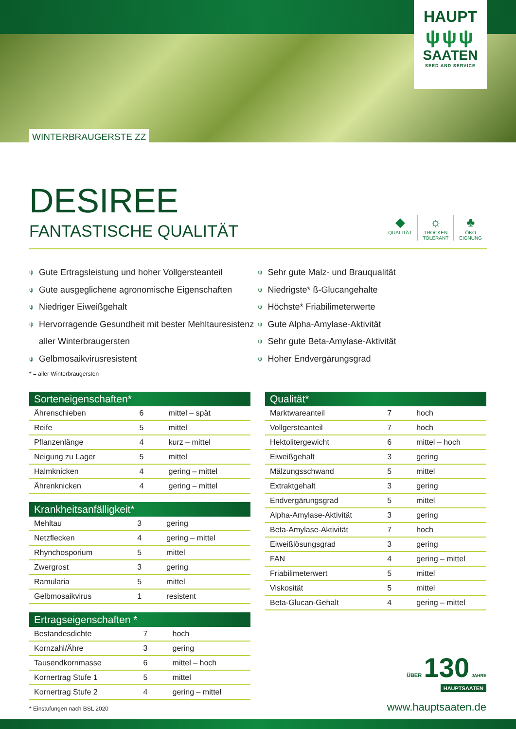HAUPT
ψψψ
SAATEN
SEED AND SERVICE
WINTERBRAUGERSTE ZZ
DESIREE
FANTASTISCHE QUALITÄT
◆
QUALITÄT
☼
TROCKEN
TOLERANT
♣
ÖKO
EIGNUNG
ψ Gute Ertragsleistung und hoher Vollgersteanteil
ψ Gute ausgeglichene agronomische Eigenschaften
ψ Niedriger Eiweißgehalt
ψ Hervorragende Gesundheit mit bester Mehltauresistenz aller Winterbraugersten
ψ Gelbmosaikvirusresistent
ψ Sehr gute Malz- und Brauqualität
ψ Niedrigste* ß-Glucangehalte
ψ Höchste* Friabilimeterwerte
ψ Gute Alpha-Amylase-Aktivität
ψ Sehr gute Beta-Amylase-Aktivität
ψ Hoher Endvergärungsgrad
* = aller Winterbraugersten
| Sorteneigenschaften* | | |
| --- | --- | --- |
| Ährenschieben | 6 | mittel – spät |
| Reife | 5 | mittel |
| Pflanzenlänge | 4 | kurz – mittel |
| Neigung zu Lager | 5 | mittel |
| Halmknicken | 4 | gering – mittel |
| Ährenknicken | 4 | gering – mittel |
| Krankheitsanfälligkeit* | | |
| --- | --- | --- |
| Mehltau | 3 | gering |
| Netzflecken | 4 | gering – mittel |
| Rhynchosporium | 5 | mittel |
| Zwergrost | 3 | gering |
| Ramularia | 5 | mittel |
| Gelbmosaikvirus | 1 | resistent |
| Ertragseigenschaften * | | |
| --- | --- | --- |
| Bestandesdichte | 7 | hoch |
| Kornzahl/Ähre | 3 | gering |
| Tausendkornmasse | 6 | mittel – hoch |
| Kornertrag Stufe 1 | 5 | mittel |
| Kornertrag Stufe 2 | 4 | gering – mittel |
* Einstufungen nach BSL 2020
| Qualität* | | |
| --- | --- | --- |
| Marktwareanteil | 7 | hoch |
| Vollgersteanteil | 7 | hoch |
| Hektolitergewicht | 6 | mittel – hoch |
| Eiweißgehalt | 3 | gering |
| Mälzungsschwand | 5 | mittel |
| Extraktgehalt | 3 | gering |
| Endvergärungsgrad | 5 | mittel |
| Alpha-Amylase-Aktivität | 3 | gering |
| Beta-Amylase-Aktivität | 7 | hoch |
| Eiweißlösungsgrad | 3 | gering |
| FAN | 4 | gering – mittel |
| Friabilimeterwert | 5 | mittel |
| Viskosität | 5 | mittel |
| Beta-Glucan-Gehalt | 4 | gering – mittel |
ÜBER 130 JAHRE
HAUPTSAATEN
www.hauptsaaten.de